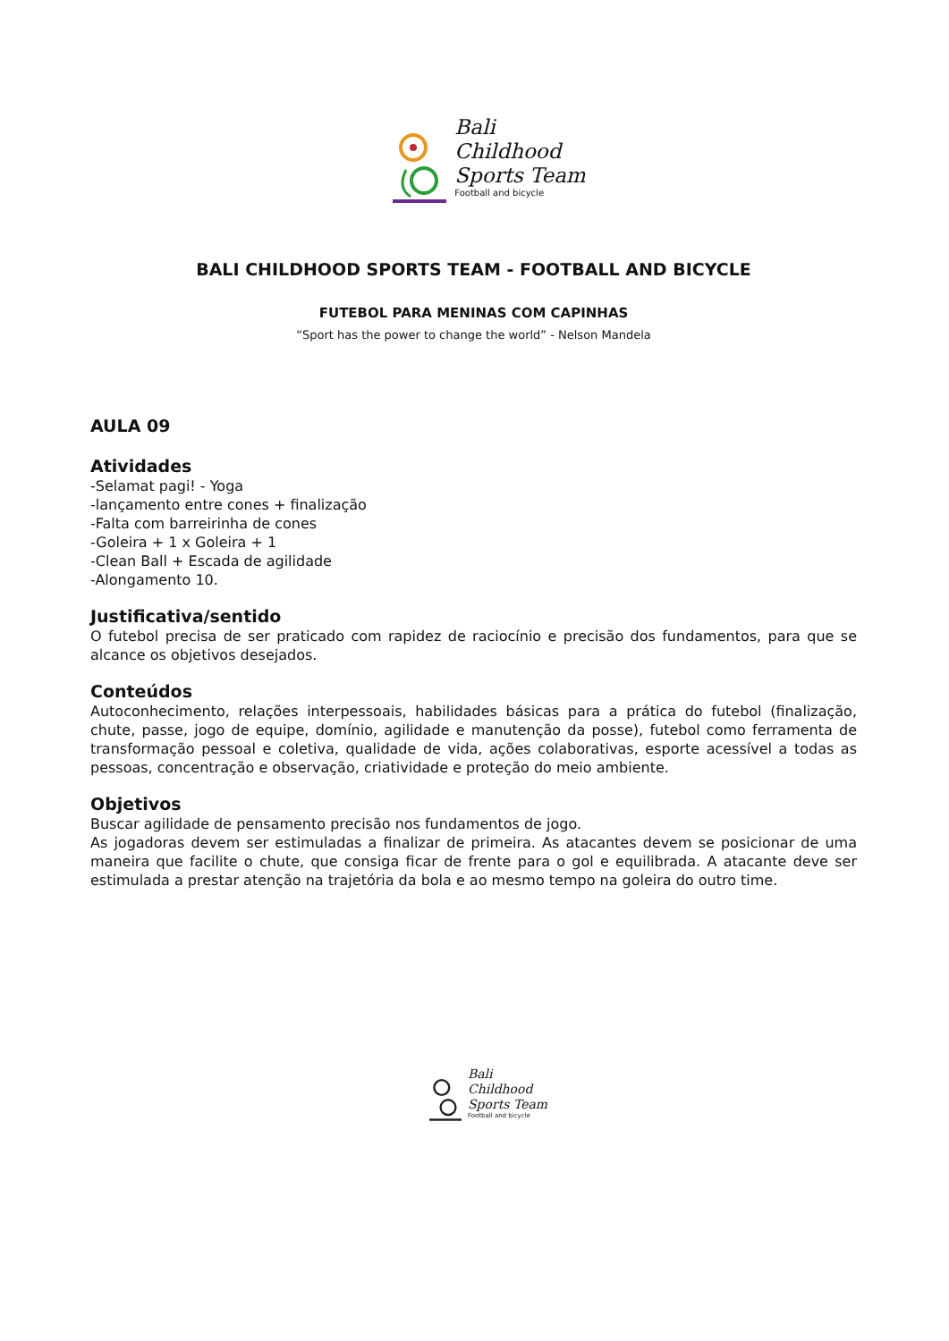Bali
Childhood
Sports Team
Football and bicycle
BALI CHILDHOOD SPORTS TEAM - FOOTBALL AND BICYCLE
FUTEBOL PARA MENINAS COM CAPINHAS
“Sport has the power to change the world” - Nelson Mandela
AULA 09
Atividades
-Selamat pagi! - Yoga
-lançamento entre cones + finalização
-Falta com barreirinha de cones
-Goleira + 1 x Goleira + 1
-Clean Ball + Escada de agilidade
-Alongamento 10.
Justificativa/sentido
O futebol precisa de ser praticado com rapidez de raciocínio e precisão dos fundamentos, para que se alcance os objetivos desejados.
Conteúdos
Autoconhecimento, relações interpessoais, habilidades básicas para a prática do futebol (finalização, chute, passe, jogo de equipe, domínio, agilidade e manutenção da posse), futebol como ferramenta de transformação pessoal e coletiva, qualidade de vida, ações colaborativas, esporte acessível a todas as pessoas, concentração e observação, criatividade e proteção do meio ambiente.
Objetivos
Buscar agilidade de pensamento precisão nos fundamentos de jogo.
As jogadoras devem ser estimuladas a finalizar de primeira. As atacantes devem se posicionar de uma maneira que facilite o chute, que consiga ficar de frente para o gol e equilibrada. A atacante deve ser estimulada a prestar atenção na trajetória da bola e ao mesmo tempo na goleira do outro time.
Bali
Childhood
Sports Team
Football and bicycle